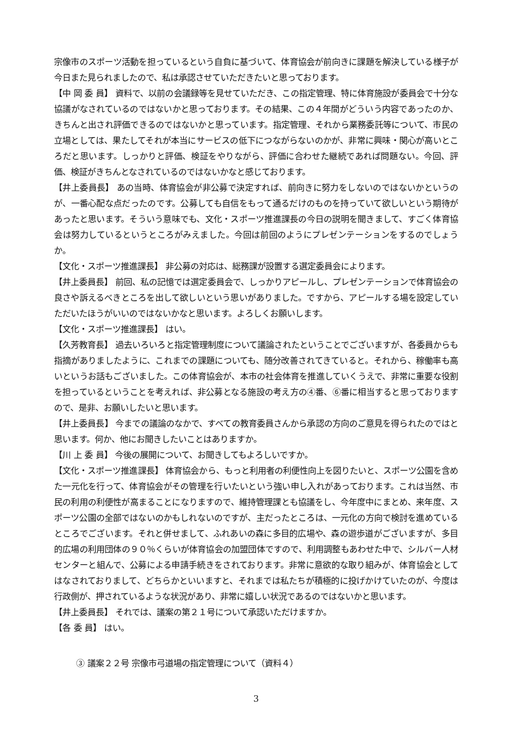宗像市のスポーツ活動を担っているという自負に基づいて、体育協会が前向きに課題を解決している様子が今日また見られましたので、私は承認させていただきたいと思っております。
【中 岡 委 員】 資料で、以前の会議録等を見せていただき、この指定管理、特に体育施設が委員会で十分な協議がなされているのではないかと思っております。その結果、この４年間がどういう内容であったのか、きちんと出され評価できるのではないかと思っています。指定管理、それから業務委託等について、市民の立場としては、果たしてそれが本当にサービスの低下につながらないのかが、非常に興味・関心が高いところだと思います。しっかりと評価、検証をやりながら、評価に合わせた継続であれば問題ない。今回、評価、検証がきちんとなされているのではないかなと感じております。
【井上委員長】 あの当時、体育協会が非公募で決定すれば、前向きに努力をしないのではないかというのが、一番心配な点だったのです。公募しても自信をもって通るだけのものを持っていて欲しいという期待があったと思います。そういう意味でも、文化・スポーツ推進課長の今日の説明を聞きまして、すごく体育協会は努力しているというところがみえました。今回は前回のようにプレゼンテーションをするのでしょうか。
【文化・スポーツ推進課長】 非公募の対応は、総務課が設置する選定委員会によります。
【井上委員長】 前回、私の記憶では選定委員会で、しっかりアピールし、プレゼンテーションで体育協会の良さや訴えるべきところを出して欲しいという思いがありました。ですから、アピールする場を設定していただいたほうがいいのではないかなと思います。よろしくお願いします。
【文化・スポーツ推進課長】 はい。
【久芳教育長】 過去いろいろと指定管理制度について議論されたということでございますが、各委員からも指摘がありましたように、これまでの課題についても、随分改善されてきていると。それから、稼働率も高いというお話もございました。この体育協会が、本市の社会体育を推進していくうえで、非常に重要な役割を担っているということを考えれば、非公募となる施設の考え方の④番、⑥番に相当すると思っておりますので、是非、お願いしたいと思います。
【井上委員長】 今までの議論のなかで、すべての教育委員さんから承認の方向のご意見を得られたのではと思います。何か、他にお聞きしたいことはありますか。
【川 上 委 員】 今後の展開について、お聞きしてもよろしいですか。
【文化・スポーツ推進課長】 体育協会から、もっと利用者の利便性向上を図りたいと、スポーツ公園を含めた一元化を行って、体育協会がその管理を行いたいという強い申し入れがあっております。これは当然、市民の利用の利便性が高まることになりますので、維持管理課とも協議をし、今年度中にまとめ、来年度、スポーツ公園の全部ではないのかもしれないのですが、主だったところは、一元化の方向で検討を進めているところでございます。それと併せまして、ふれあいの森に多目的広場や、森の遊歩道がございますが、多目的広場の利用団体の９０％くらいが体育協会の加盟団体ですので、利用調整もあわせた中で、シルバー人材センターと組んで、公募による申請手続きをされております。非常に意欲的な取り組みが、体育協会としてはなされておりまして、どちらかといいますと、それまでは私たちが積極的に投げかけていたのが、今度は行政側が、押されているような状況があり、非常に嬉しい状況であるのではないかと思います。
【井上委員長】 それでは、議案の第２１号について承認いただけますか。
【各 委 員】 はい。
③ 議案２２号 宗像市弓道場の指定管理について（資料４）
3